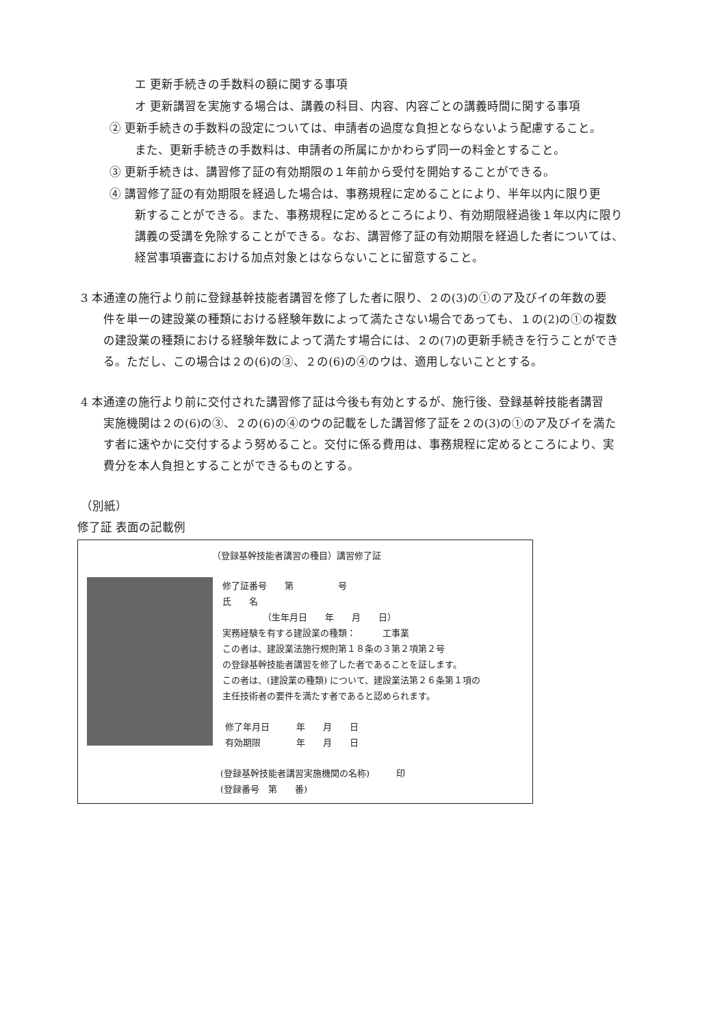エ 更新手続きの手数料の額に関する事項
オ 更新講習を実施する場合は、講義の科目、内容、内容ごとの講義時間に関する事項
② 更新手続きの手数料の設定については、申請者の過度な負担とならないよう配慮すること。
また、更新手続きの手数料は、申請者の所属にかかわらず同一の料金とすること。
③ 更新手続きは、講習修了証の有効期限の１年前から受付を開始することができる。
④ 講習修了証の有効期限を経過した場合は、事務規程に定めることにより、半年以内に限り更
新することができる。また、事務規程に定めるところにより、有効期限経過後１年以内に限り
講義の受講を免除することができる。なお、講習修了証の有効期限を経過した者については、
経営事項審査における加点対象とはならないことに留意すること。
3 本通達の施行より前に登録基幹技能者講習を修了した者に限り、２の(3)の①のア及びイの年数の要
件を単一の建設業の種類における経験年数によって満たさない場合であっても、１の(2)の①の複数
の建設業の種類における経験年数によって満たす場合には、２の(7)の更新手続きを行うことができ
る。ただし、この場合は２の(6)の③、２の(6)の④のウは、適用しないこととする。
4 本通達の施行より前に交付された講習修了証は今後も有効とするが、施行後、登録基幹技能者講習
実施機関は２の(6)の③、２の(6)の④のウの記載をした講習修了証を２の(3)の①のア及びイを満た
す者に速やかに交付するよう努めること。交付に係る費用は、事務規程に定めるところにより、実
費分を本人負担とすることができるものとする。
（別紙）
修了証 表面の記載例
（登録基幹技能者講習の種目）講習修了証
修了証番号　　第　　　　　号
氏　　名
（生年月日　　年　　月　　日）
実務経験を有する建設業の種類：　　　工事業
この者は、建設業法施行規則第１８条の３第２項第２号
の登録基幹技能者講習を修了した者であることを証します。
この者は、(建設業の種類) について、建設業法第２６条第１項の
主任技術者の要件を満たす者であると認められます。
修了年月日　　　年　　月　　日
有効期限　　　　年　　月　　日
(登録基幹技能者講習実施機関の名称)　　　印
(登録番号　第　　番)